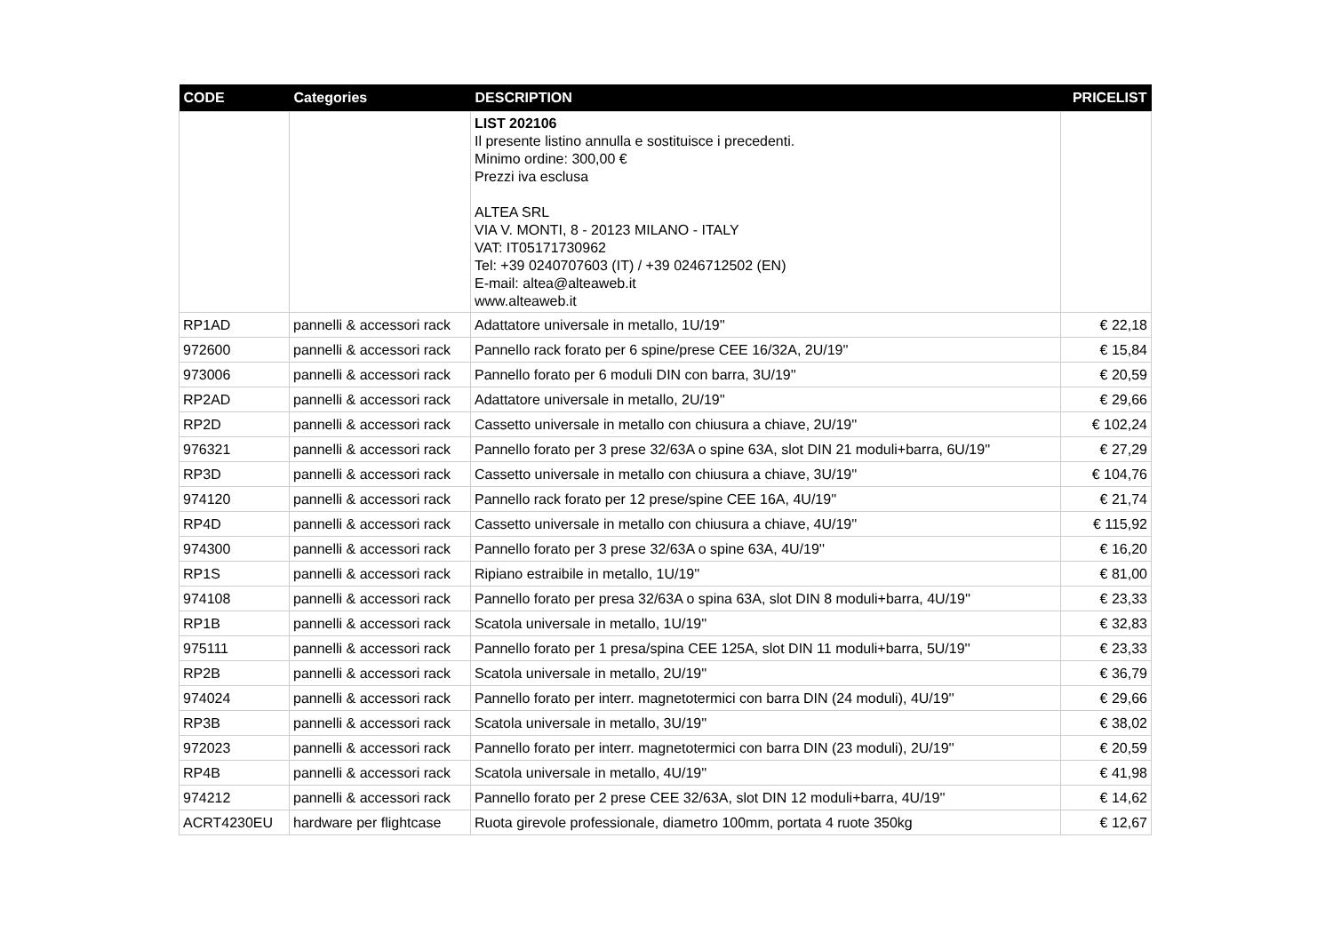| CODE | Categories | DESCRIPTION | PRICELIST |
| --- | --- | --- | --- |
| | | LIST 202106 Il presente listino annulla e sostituisce i precedenti. Minimo ordine: 300,00 € Prezzi iva esclusa ALTEA SRL VIA V. MONTI, 8 - 20123 MILANO - ITALY VAT: IT05171730962 Tel: +39 0240707603 (IT) / +39 0246712502 (EN) E-mail: altea@alteaweb.it www.alteaweb.it | |
| RP1AD | pannelli & accessori rack | Adattatore universale in metallo, 1U/19'' | € 22,18 |
| 972600 | pannelli & accessori rack | Pannello rack forato per 6 spine/prese CEE 16/32A, 2U/19'' | € 15,84 |
| 973006 | pannelli & accessori rack | Pannello forato per 6 moduli DIN con barra, 3U/19'' | € 20,59 |
| RP2AD | pannelli & accessori rack | Adattatore universale in metallo, 2U/19'' | € 29,66 |
| RP2D | pannelli & accessori rack | Cassetto universale in metallo con chiusura a chiave, 2U/19'' | € 102,24 |
| 976321 | pannelli & accessori rack | Pannello forato per 3 prese 32/63A o spine 63A, slot DIN 21 moduli+barra, 6U/19'' | € 27,29 |
| RP3D | pannelli & accessori rack | Cassetto universale in metallo con chiusura a chiave, 3U/19'' | € 104,76 |
| 974120 | pannelli & accessori rack | Pannello rack forato per 12 prese/spine CEE 16A, 4U/19'' | € 21,74 |
| RP4D | pannelli & accessori rack | Cassetto universale in metallo con chiusura a chiave, 4U/19'' | € 115,92 |
| 974300 | pannelli & accessori rack | Pannello forato per 3 prese 32/63A o spine 63A, 4U/19'' | € 16,20 |
| RP1S | pannelli & accessori rack | Ripiano estraibile in metallo, 1U/19'' | € 81,00 |
| 974108 | pannelli & accessori rack | Pannello forato per presa 32/63A o spina 63A, slot DIN 8 moduli+barra, 4U/19'' | € 23,33 |
| RP1B | pannelli & accessori rack | Scatola universale in metallo, 1U/19'' | € 32,83 |
| 975111 | pannelli & accessori rack | Pannello forato per 1 presa/spina CEE 125A, slot DIN 11 moduli+barra, 5U/19'' | € 23,33 |
| RP2B | pannelli & accessori rack | Scatola universale in metallo, 2U/19'' | € 36,79 |
| 974024 | pannelli & accessori rack | Pannello forato per interr. magnetotermici con barra DIN (24 moduli), 4U/19'' | € 29,66 |
| RP3B | pannelli & accessori rack | Scatola universale in metallo, 3U/19'' | € 38,02 |
| 972023 | pannelli & accessori rack | Pannello forato per interr. magnetotermici con barra DIN (23 moduli), 2U/19'' | € 20,59 |
| RP4B | pannelli & accessori rack | Scatola universale in metallo, 4U/19'' | € 41,98 |
| 974212 | pannelli & accessori rack | Pannello forato per 2 prese CEE 32/63A, slot DIN 12 moduli+barra, 4U/19'' | € 14,62 |
| ACRT4230EU | hardware per flightcase | Ruota girevole professionale, diametro 100mm, portata 4 ruote 350kg | € 12,67 |